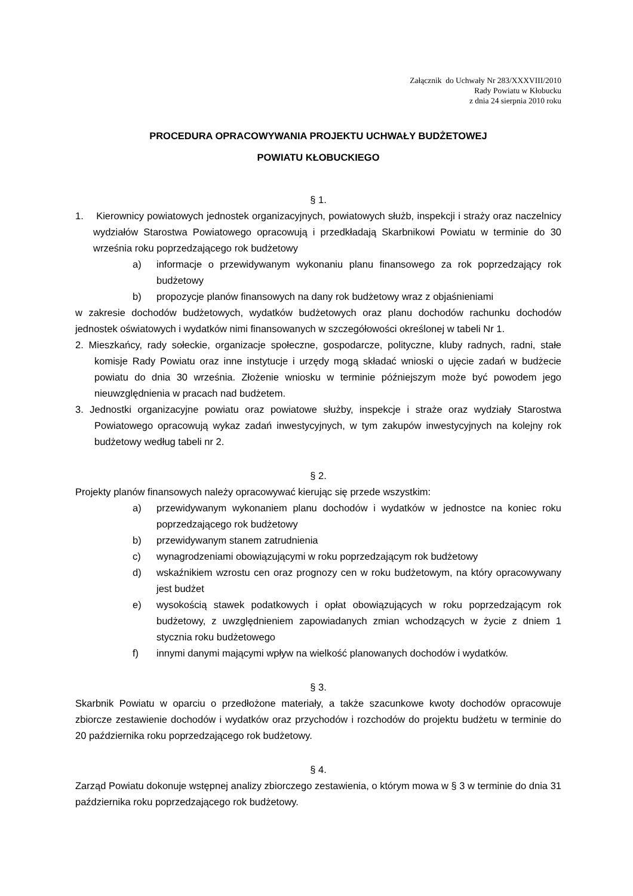Załącznik do Uchwały Nr 283/XXXVIII/2010
Rady Powiatu w Kłobucku
z dnia 24 sierpnia 2010 roku
PROCEDURA OPRACOWYWANIA PROJEKTU UCHWAŁY BUDŻETOWEJ
POWIATU KŁOBUCKIEGO
§ 1.
1. Kierownicy powiatowych jednostek organizacyjnych, powiatowych służb, inspekcji i straży oraz naczelnicy wydziałów Starostwa Powiatowego opracowują i przedkładają Skarbnikowi Powiatu w terminie do 30 września roku poprzedzającego rok budżetowy
a) informacje o przewidywanym wykonaniu planu finansowego za rok poprzedzający rok budżetowy
b) propozycje planów finansowych na dany rok budżetowy wraz z objaśnieniami
w zakresie dochodów budżetowych, wydatków budżetowych oraz planu dochodów rachunku dochodów jednostek oświatowych i wydatków nimi finansowanych w szczegółowości określonej w tabeli Nr 1.
2. Mieszkańcy, rady sołeckie, organizacje społeczne, gospodarcze, polityczne, kluby radnych, radni, stałe komisje Rady Powiatu oraz inne instytucje i urzędy mogą składać wnioski o ujęcie zadań w budżecie powiatu do dnia 30 września. Złożenie wniosku w terminie późniejszym może być powodem jego nieuwzględnienia w pracach nad budżetem.
3. Jednostki organizacyjne powiatu oraz powiatowe służby, inspekcje i straże oraz wydziały Starostwa Powiatowego opracowują wykaz zadań inwestycyjnych, w tym zakupów inwestycyjnych na kolejny rok budżetowy według tabeli nr 2.
§ 2.
Projekty planów finansowych należy opracowywać kierując się przede wszystkim:
a) przewidywanym wykonaniem planu dochodów i wydatków w jednostce na koniec roku poprzedzającego rok budżetowy
b) przewidywanym stanem zatrudnienia
c) wynagrodzeniami obowiązującymi w roku poprzedzającym rok budżetowy
d) wskaźnikiem wzrostu cen oraz prognozy cen w roku budżetowym, na który opracowywany jest budżet
e) wysokością stawek podatkowych i opłat obowiązujących w roku poprzedzającym rok budżetowy, z uwzględnieniem zapowiadanych zmian wchodzących w życie z dniem 1 stycznia roku budżetowego
f) innymi danymi mającymi wpływ na wielkość planowanych dochodów i wydatków.
§ 3.
Skarbnik Powiatu w oparciu o przedłożone materiały, a także szacunkowe kwoty dochodów opracowuje zbiorcze zestawienie dochodów i wydatków oraz przychodów i rozchodów do projektu budżetu w terminie do 20 października roku poprzedzającego rok budżetowy.
§ 4.
Zarząd Powiatu dokonuje wstępnej analizy zbiorczego zestawienia, o którym mowa w § 3 w terminie do dnia 31 października roku poprzedzającego rok budżetowy.